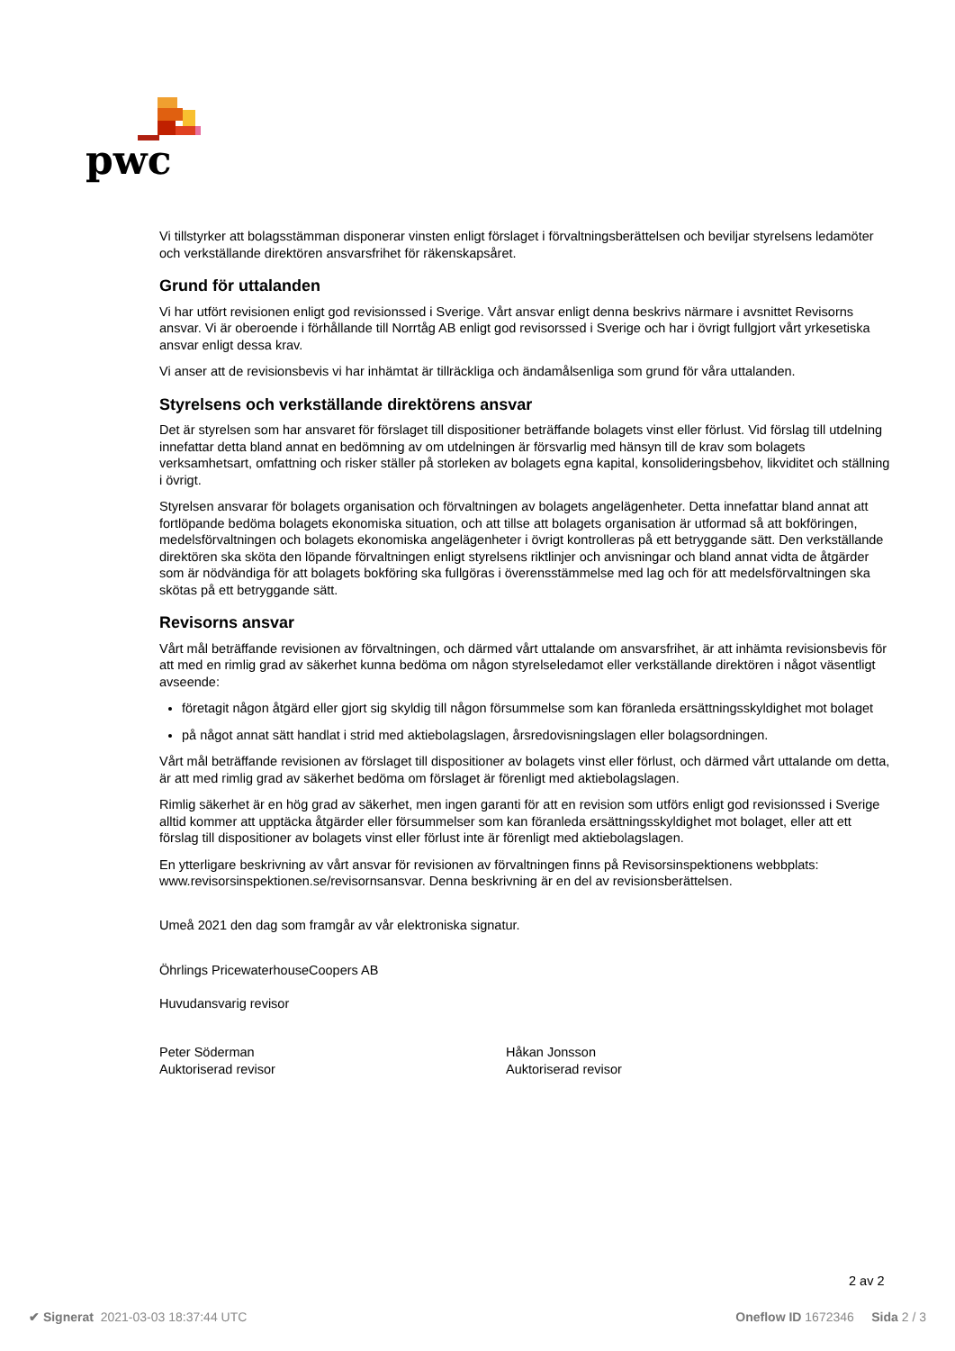pwc
Vi tillstyrker att bolagsstämman disponerar vinsten enligt förslaget i förvaltningsberättelsen och beviljar styrelsens ledamöter och verkställande direktören ansvarsfrihet för räkenskapsåret.
Grund för uttalanden
Vi har utfört revisionen enligt god revisionssed i Sverige. Vårt ansvar enligt denna beskrivs närmare i avsnittet Revisorns ansvar. Vi är oberoende i förhållande till Norrtåg AB enligt god revisorssed i Sverige och har i övrigt fullgjort vårt yrkesetiska ansvar enligt dessa krav.
Vi anser att de revisionsbevis vi har inhämtat är tillräckliga och ändamålsenliga som grund för våra uttalanden.
Styrelsens och verkställande direktörens ansvar
Det är styrelsen som har ansvaret för förslaget till dispositioner beträffande bolagets vinst eller förlust. Vid förslag till utdelning innefattar detta bland annat en bedömning av om utdelningen är försvarlig med hänsyn till de krav som bolagets verksamhetsart, omfattning och risker ställer på storleken av bolagets egna kapital, konsolideringsbehov, likviditet och ställning i övrigt.
Styrelsen ansvarar för bolagets organisation och förvaltningen av bolagets angelägenheter. Detta innefattar bland annat att fortlöpande bedöma bolagets ekonomiska situation, och att tillse att bolagets organisation är utformad så att bokföringen, medelsförvaltningen och bolagets ekonomiska angelägenheter i övrigt kontrolleras på ett betryggande sätt. Den verkställande direktören ska sköta den löpande förvaltningen enligt styrelsens riktlinjer och anvisningar och bland annat vidta de åtgärder som är nödvändiga för att bolagets bokföring ska fullgöras i överensstämmelse med lag och för att medelsförvaltningen ska skötas på ett betryggande sätt.
Revisorns ansvar
Vårt mål beträffande revisionen av förvaltningen, och därmed vårt uttalande om ansvarsfrihet, är att inhämta revisionsbevis för att med en rimlig grad av säkerhet kunna bedöma om någon styrelseledamot eller verkställande direktören i något väsentligt avseende:
företagit någon åtgärd eller gjort sig skyldig till någon försummelse som kan föranleda ersättningsskyldighet mot bolaget
på något annat sätt handlat i strid med aktiebolagslagen, årsredovisningslagen eller bolagsordningen.
Vårt mål beträffande revisionen av förslaget till dispositioner av bolagets vinst eller förlust, och därmed vårt uttalande om detta, är att med rimlig grad av säkerhet bedöma om förslaget är förenligt med aktiebolagslagen.
Rimlig säkerhet är en hög grad av säkerhet, men ingen garanti för att en revision som utförs enligt god revisionssed i Sverige alltid kommer att upptäcka åtgärder eller försummelser som kan föranleda ersättningsskyldighet mot bolaget, eller att ett förslag till dispositioner av bolagets vinst eller förlust inte är förenligt med aktiebolagslagen.
En ytterligare beskrivning av vårt ansvar för revisionen av förvaltningen finns på Revisorsinspektionens webbplats: www.revisorsinspektionen.se/revisornsansvar. Denna beskrivning är en del av revisionsberättelsen.
Umeå 2021 den dag som framgår av vår elektroniska signatur.
Öhrlings PricewaterhouseCoopers AB
Huvudansvarig revisor
Peter Söderman
Auktoriserad revisor
Håkan Jonsson
Auktoriserad revisor
2 av 2
✔ Signerat 2021-03-03 18:37:44 UTC Oneflow ID 1672346 Sida 2 / 3